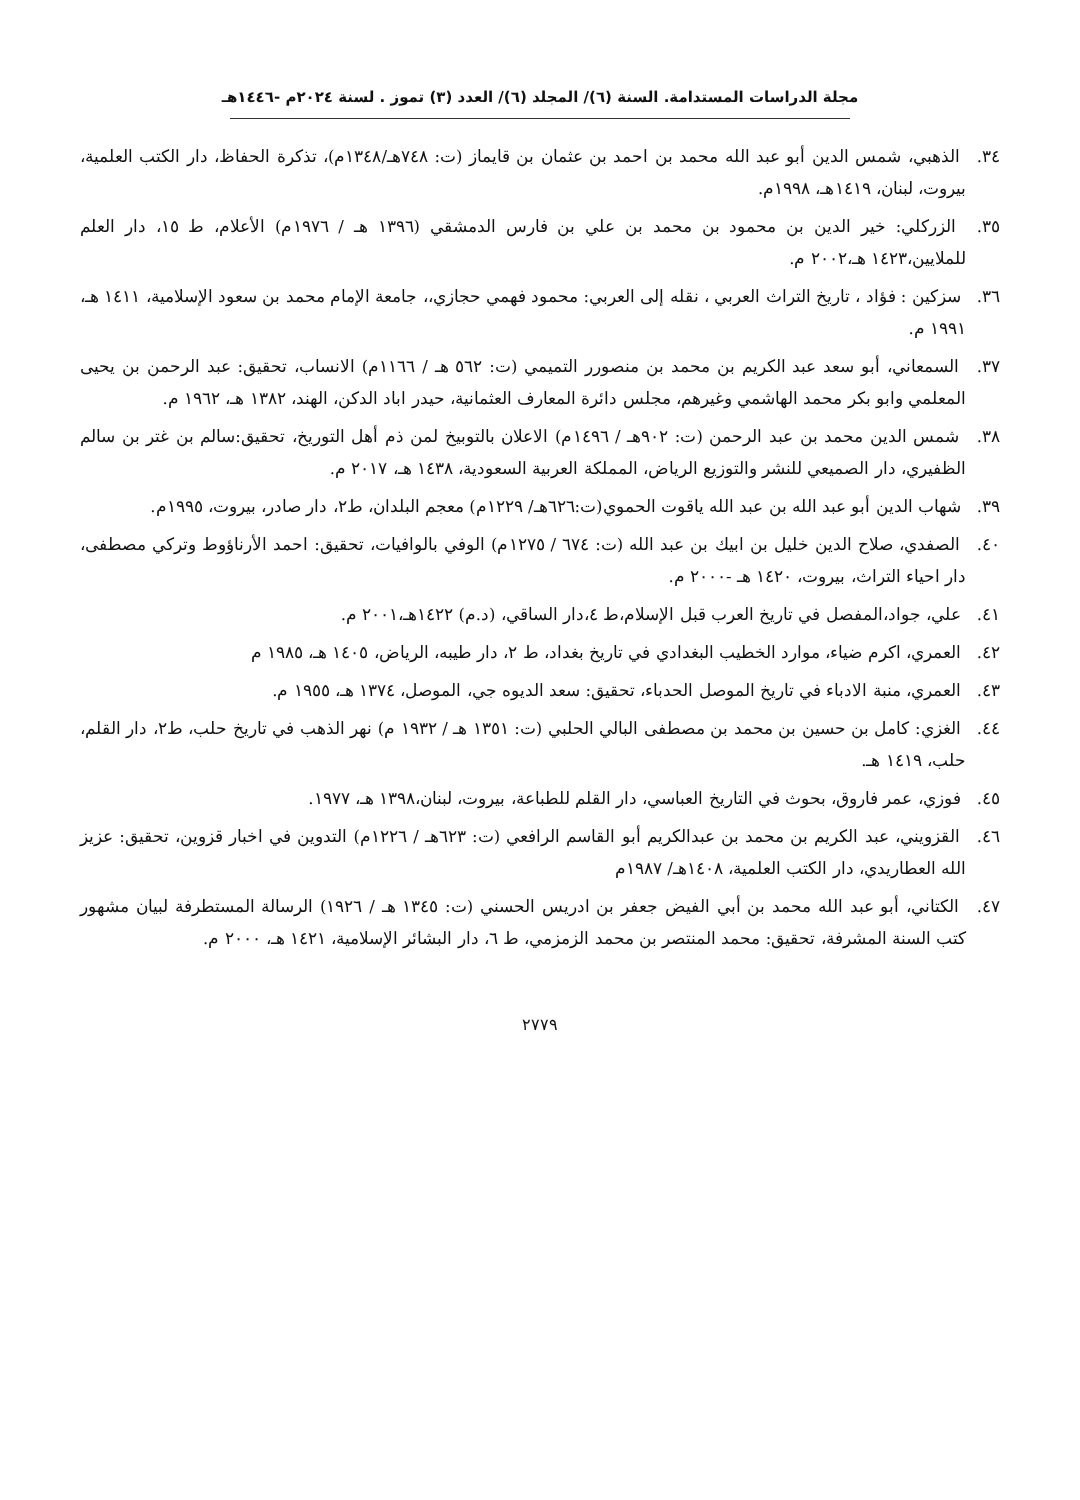مجلة الدراسات المستدامة. السنة (٦)/ المجلد (٦)/ العدد (٣) تموز . لسنة ٢٠٢٤م -١٤٤٦هـ
٣٤. الذهبي، شمس الدين أبو عبد الله محمد بن احمد بن عثمان بن قايماز (ت: ٧٤٨هـ/١٣٤٨م)، تذكرة الحفاظ، دار الكتب العلمية، بيروت، لبنان، ١٤١٩هـ، ١٩٩٨م.
٣٥. الزركلي: خير الدين بن محمود بن محمد بن علي بن فارس الدمشقي (١٣٩٦ هـ / ١٩٧٦م) الأعلام، ط ١٥، دار العلم للملايين،١٤٢٣ هـ،٢٠٠٢ م.
٣٦. سزكين : فؤاد ، تاريخ التراث العربي ، نقله إلى العربي: محمود فهمي حجازي،، جامعة الإمام محمد بن سعود الإسلامية، ١٤١١ هـ، ١٩٩١ م.
٣٧. السمعاني، أبو سعد عبد الكريم بن محمد بن منصورر التميمي (ت: ٥٦٢ هـ / ١١٦٦م) الانساب، تحقيق: عبد الرحمن بن يحيى المعلمي وابو بكر محمد الهاشمي وغيرهم، مجلس دائرة المعارف العثمانية، حيدر اباد الدكن، الهند، ١٣٨٢ هـ، ١٩٦٢ م.
٣٨. شمس الدين محمد بن عبد الرحمن (ت: ٩٠٢هـ / ١٤٩٦م) الاعلان بالتوبيخ لمن ذم أهل التوريخ، تحقيق:سالم بن غتر بن سالم الظفيري، دار الصميعي للنشر والتوزيع الرياض، المملكة العربية السعودية، ١٤٣٨ هـ، ٢٠١٧ م.
٣٩. شهاب الدين أبو عبد الله بن عبد الله ياقوت الحموي(ت:٦٢٦هـ/ ١٢٢٩م) معجم البلدان، ط٢، دار صادر، بيروت، ١٩٩٥م.
٤٠. الصفدي، صلاح الدين خليل بن ابيك بن عبد الله (ت: ٦٧٤ / ١٢٧٥م) الوفي بالوافيات، تحقيق: احمد الأرناؤوط وتركي مصطفى، دار احياء التراث، بيروت، ١٤٢٠ هـ -٢٠٠٠ م.
٤١. علي، جواد،المفصل في تاريخ العرب قبل الإسلام،ط ٤،دار الساقي، (د.م) ١٤٢٢هـ،٢٠٠١ م.
٤٢. العمري، اكرم ضياء، موارد الخطيب البغدادي في تاريخ بغداد، ط ٢، دار طيبه، الرياض، ١٤٠٥ هـ، ١٩٨٥ م
٤٣. العمري، منبة الادباء في تاريخ الموصل الحدباء، تحقيق: سعد الديوه جي، الموصل، ١٣٧٤ هـ، ١٩٥٥ م.
٤٤. الغزي: كامل بن حسين بن محمد بن مصطفى البالي الحلبي (ت: ١٣٥١ هـ / ١٩٣٢ م) نهر الذهب في تاريخ حلب، ط٢، دار القلم، حلب، ١٤١٩ هـ.
٤٥. فوزي، عمر فاروق، بحوث في التاريخ العباسي، دار القلم للطباعة، بيروت، لبنان،١٣٩٨ هـ، ١٩٧٧.
٤٦. القزويني، عبد الكريم بن محمد بن عبدالكريم أبو القاسم الرافعي (ت: ٦٢٣هـ / ١٢٢٦م) التدوين في اخبار قزوين، تحقيق: عزيز الله العطاريدي، دار الكتب العلمية، ١٤٠٨هـ/ ١٩٨٧م
٤٧. الكتاني، أبو عبد الله محمد بن أبي الفيض جعفر بن ادريس الحسني (ت: ١٣٤٥ هـ / ١٩٢٦) الرسالة المستطرفة لبيان مشهور كتب السنة المشرفة، تحقيق: محمد المنتصر بن محمد الزمزمي، ط ٦، دار البشائر الإسلامية، ١٤٢١ هـ، ٢٠٠٠ م.
٢٧٧٩